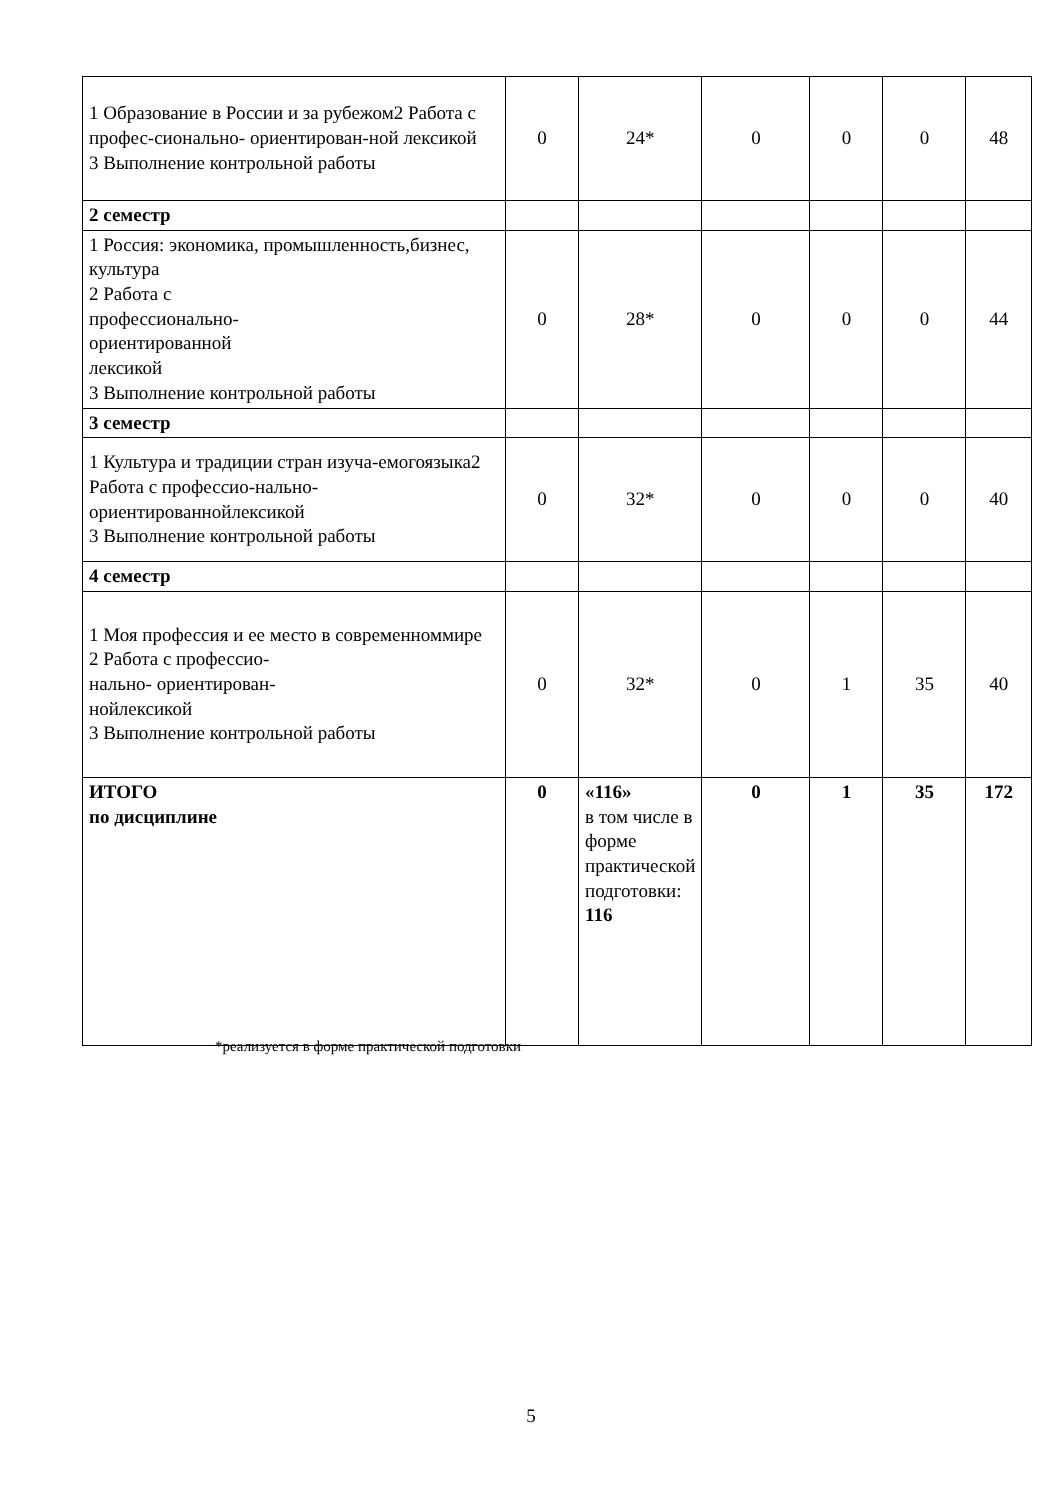| 1 Образование в России и за рубежом2 Работа с профес-сионально- ориентирован-ной лексикой 3 Выполнение контрольной работы | 0 | 24* | 0 | 0 | 0 | 48 |
| 2 семестр | | | | | | |
| 1 Россия: экономика, промышленность,бизнес, культура 2 Работа с профессионально- ориентированной лексикой 3 Выполнение контрольной работы | 0 | 28* | 0 | 0 | 0 | 44 |
| 3 семестр | | | | | | |
| 1 Культура и традиции стран изуча-емогоязыка2 Работа с профессио-нально- ориентированнойлексикой 3 Выполнение контрольной работы | 0 | 32* | 0 | 0 | 0 | 40 |
| 4 семестр | | | | | | |
| 1 Моя профессия и ее место в современноммире 2 Работа с профессио- нально- ориентирован- нойлексикой 3 Выполнение контрольной работы | 0 | 32* | 0 | 1 | 35 | 40 |
| ИТОГО по дисциплине | 0 | «116» в том числе в форме практической подготовки: 116 | 0 | 1 | 35 | 172 |
*реализуется в форме практической подготовки
5